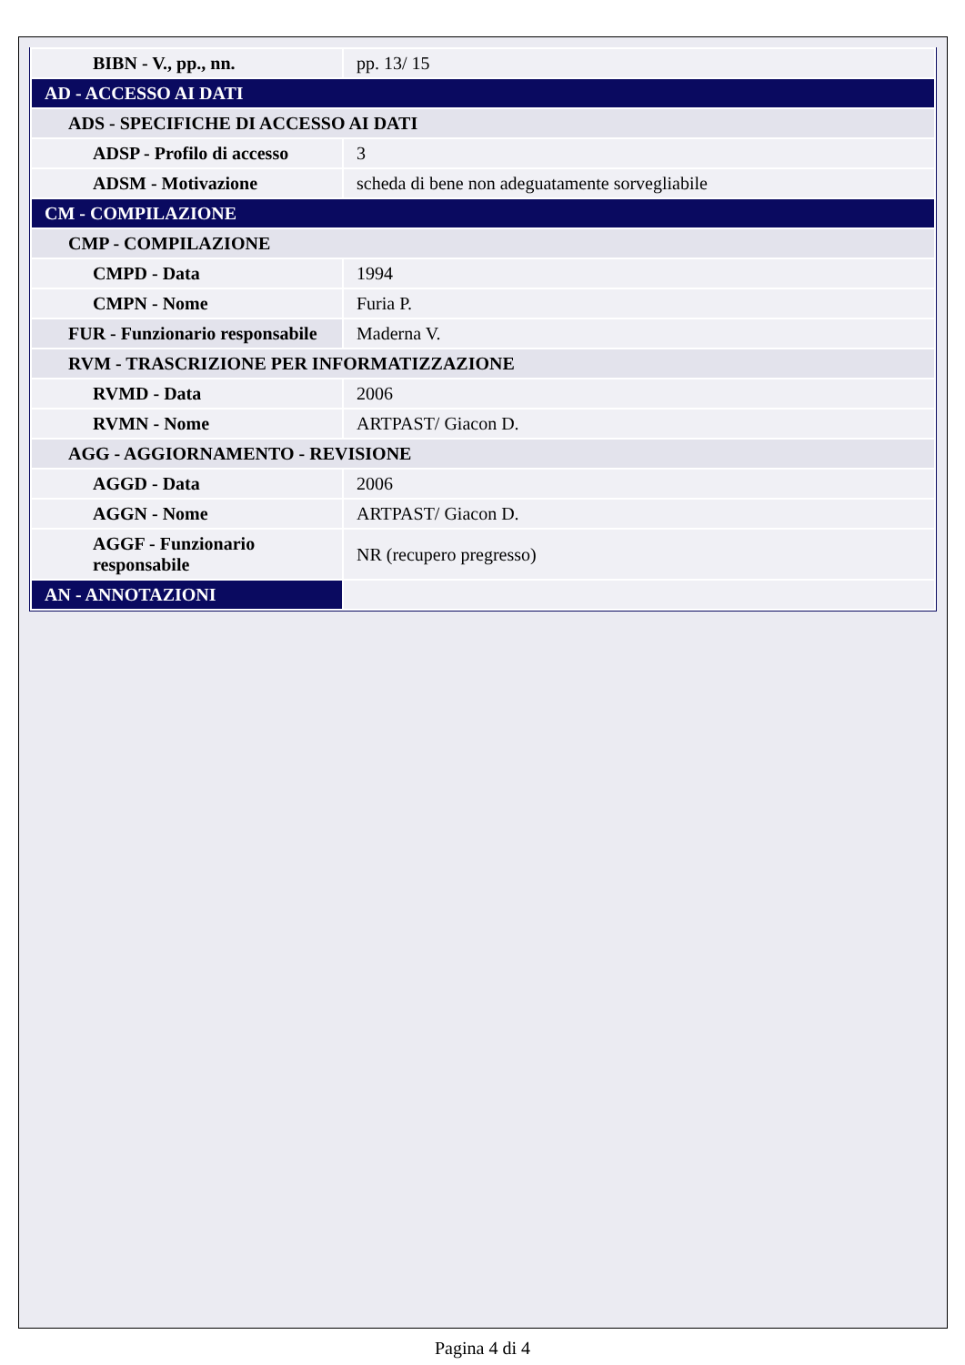| BIBN - V., pp., nn. | pp. 13/ 15 |
| AD - ACCESSO AI DATI | |
| ADS - SPECIFICHE DI ACCESSO AI DATI | |
| ADSP - Profilo di accesso | 3 |
| ADSM - Motivazione | scheda di bene non adeguatamente sorvegliabile |
| CM - COMPILAZIONE | |
| CMP - COMPILAZIONE | |
| CMPD - Data | 1994 |
| CMPN - Nome | Furia P. |
| FUR - Funzionario responsabile | Maderna V. |
| RVM - TRASCRIZIONE PER INFORMATIZZAZIONE | |
| RVMD - Data | 2006 |
| RVMN - Nome | ARTPAST/ Giacon D. |
| AGG - AGGIORNAMENTO - REVISIONE | |
| AGGD - Data | 2006 |
| AGGN - Nome | ARTPAST/ Giacon D. |
| AGGF - Funzionario responsabile | NR (recupero pregresso) |
| AN - ANNOTAZIONI | |
Pagina 4 di 4